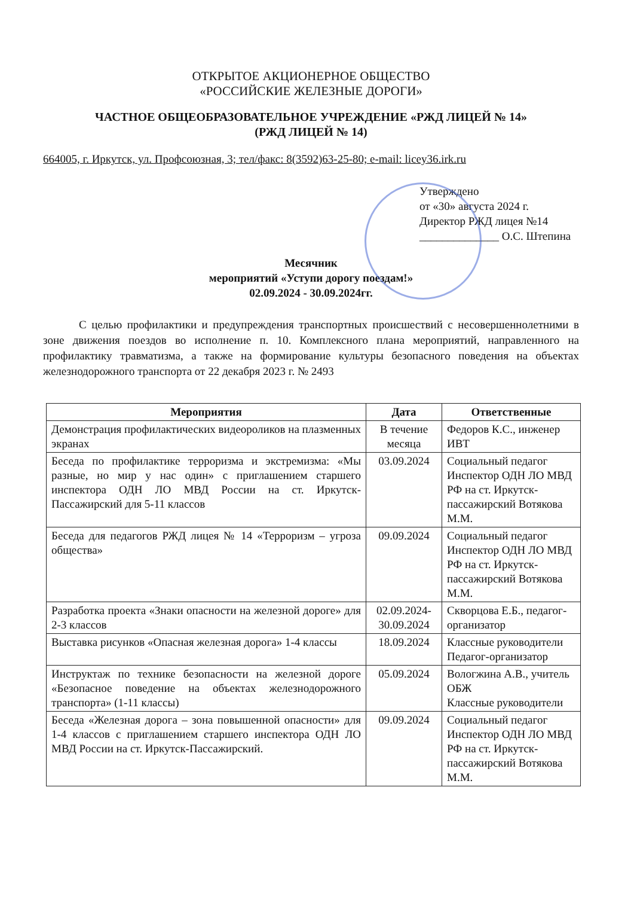ОТКРЫТОЕ АКЦИОНЕРНОЕ ОБЩЕСТВО
«РОССИЙСКИЕ ЖЕЛЕЗНЫЕ ДОРОГИ»
ЧАСТНОЕ ОБЩЕОБРАЗОВАТЕЛЬНОЕ УЧРЕЖДЕНИЕ «РЖД ЛИЦЕЙ № 14»
(РЖД ЛИЦЕЙ № 14)
664005, г. Иркутск, ул. Профсоюзная, 3; тел/факс: 8(3592)63-25-80; e-mail: licey36.irk.ru
Утверждено
от «30» августа 2024 г.
Директор РЖД лицея №14
______________ О.С. Штепина
Месячник
мероприятий «Уступи дорогу поездам!»
02.09.2024 - 30.09.2024гг.
С целью профилактики и предупреждения транспортных происшествий с несовершеннолетними в зоне движения поездов во исполнение п. 10. Комплексного плана мероприятий, направленного на профилактику травматизма, а также на формирование культуры безопасного поведения на объектах железнодорожного транспорта от 22 декабря 2023 г. № 2493
| Мероприятия | Дата | Ответственные |
| --- | --- | --- |
| Демонстрация профилактических видеороликов на плазменных экранах | В течение месяца | Федоров К.С., инженер ИВТ |
| Беседа по профилактике терроризма и экстремизма: «Мы разные, но мир у нас один» с приглашением старшего инспектора ОДН ЛО МВД России на ст. Иркутск-Пассажирский для 5-11 классов | 03.09.2024 | Социальный педагог Инспектор ОДН ЛО МВД РФ на ст. Иркутск-пассажирский Вотякова М.М. |
| Беседа для педагогов РЖД лицея № 14 «Терроризм – угроза общества» | 09.09.2024 | Социальный педагог Инспектор ОДН ЛО МВД РФ на ст. Иркутск-пассажирский Вотякова М.М. |
| Разработка проекта «Знаки опасности на железной дороге» для 2-3 классов | 02.09.2024-30.09.2024 | Скворцова Е.Б., педагог-организатор |
| Выставка рисунков «Опасная железная дорога» 1-4 классы | 18.09.2024 | Классные руководители Педагог-организатор |
| Инструктаж по технике безопасности на железной дороге «Безопасное поведение на объектах железнодорожного транспорта» (1-11 классы) | 05.09.2024 | Вологжина А.В., учитель ОБЖ Классные руководители |
| Беседа «Железная дорога – зона повышенной опасности» для 1-4 классов с приглашением старшего инспектора ОДН ЛО МВД России на ст. Иркутск-Пассажирский. | 09.09.2024 | Социальный педагог Инспектор ОДН ЛО МВД РФ на ст. Иркутск-пассажирский Вотякова М.М. |